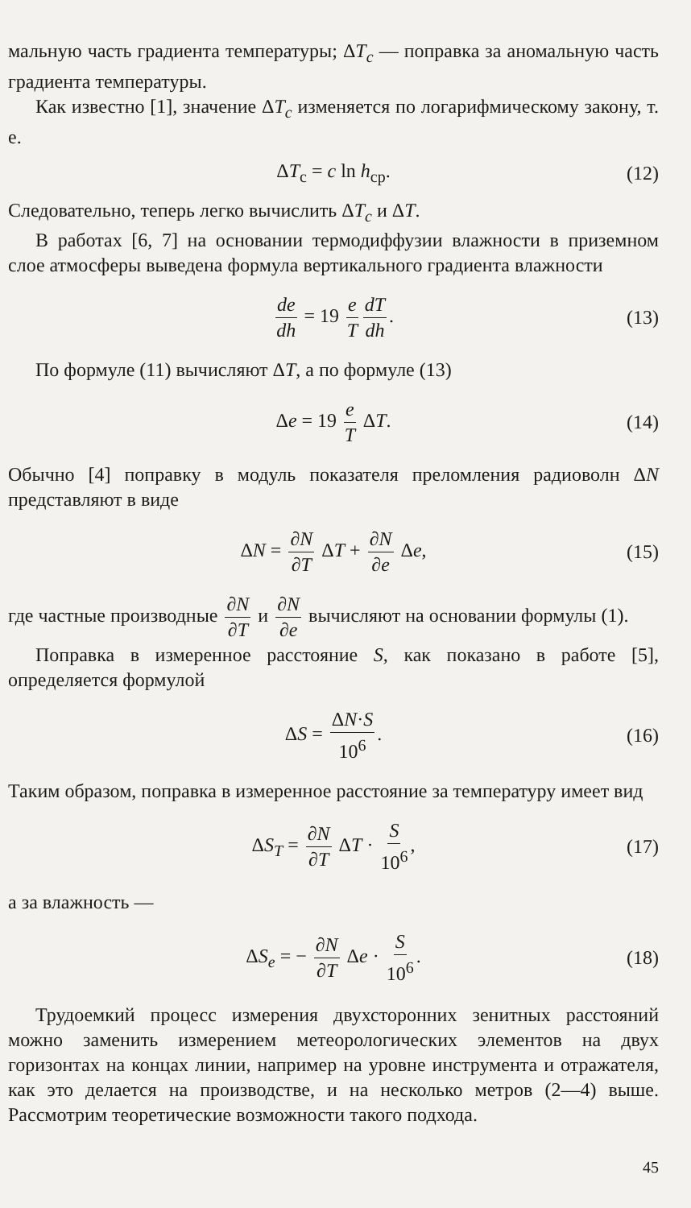мальную часть градиента температуры; ΔT<sub>c</sub> — поправка за аномальную часть градиента температуры.
Как известно [1], значение ΔT<sub>c</sub> изменяется по логарифмическому закону, т. е.
ΔT<sub>c</sub> = c ln h<sub>cp</sub>. (12)
Следовательно, теперь легко вычислить ΔT<sub>c</sub> и ΔT.
В работах [6, 7] на основании термодиффузии влажности в приземном слое атмосферы выведена формула вертикального градиента влажности
de dh = 19 e T dT dh. (13)
По формуле (11) вычисляют ΔT, а по формуле (13)
Δe = 19 e T ΔT. (14)
Обычно [4] поправку в модуль показателя преломления радиоволн ΔN представляют в виде
ΔN = ∂N ∂T ΔT + ∂N ∂e Δe, (15)
где частные производные ∂N ∂T и ∂N ∂e вычисляют на основании формулы (1).
Поправка в измеренное расстояние S, как показано в работе [5], определяется формулой
ΔS = ΔN·S 10<sup>6</sup>. (16)
Таким образом, поправка в измеренное расстояние за температуру имеет вид
ΔS<sub>T</sub> = ∂N ∂T ΔT · S 10<sup>6</sup>, (17)
а за влажность —
ΔS<sub>e</sub> = − ∂N ∂T Δe · S 10<sup>6</sup>. (18)
Трудоемкий процесс измерения двухсторонних зенитных расстояний можно заменить измерением метеорологических элементов на двух горизонтах на концах линии, например на уровне инструмента и отражателя, как это делается на производстве, и на несколько метров (2—4) выше. Рассмотрим теоретические возможности такого подхода.
45